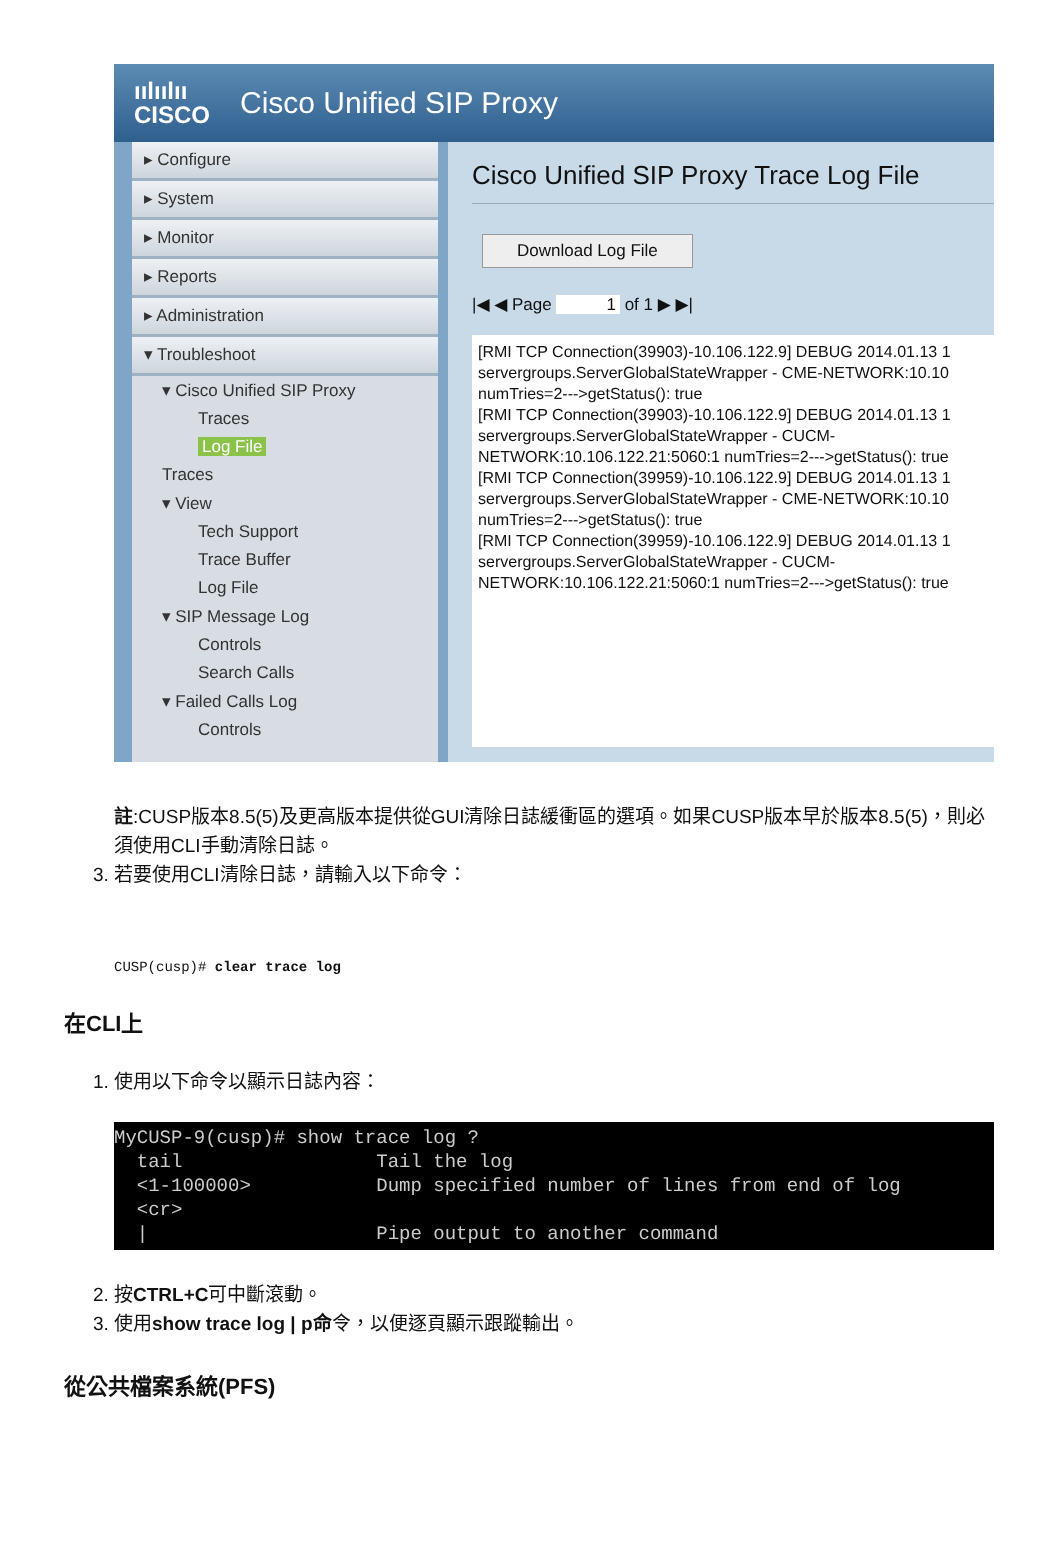ıılıılıı
CISCO
Cisco Unified SIP Proxy
▸ Configure
▸ System
▸ Monitor
▸ Reports
▸ Administration
▾ Troubleshoot
▾ Cisco Unified SIP Proxy
Traces
Log File
Traces
▾ View
Tech Support
Trace Buffer
Log File
▾ SIP Message Log
Controls
Search Calls
▾ Failed Calls Log
Controls
Cisco Unified SIP Proxy Trace Log File
Download Log File
|◀ ◀ Page 1 of 1 ▶ ▶|
[RMI TCP Connection(39903)-10.106.122.9] DEBUG 2014.01.13 1 servergroups.ServerGlobalStateWrapper - CME-NETWORK:10.10 numTries=2--->getStatus(): true [RMI TCP Connection(39903)-10.106.122.9] DEBUG 2014.01.13 1 servergroups.ServerGlobalStateWrapper - CUCM- NETWORK:10.106.122.21:5060:1 numTries=2--->getStatus(): true [RMI TCP Connection(39959)-10.106.122.9] DEBUG 2014.01.13 1 servergroups.ServerGlobalStateWrapper - CME-NETWORK:10.10 numTries=2--->getStatus(): true [RMI TCP Connection(39959)-10.106.122.9] DEBUG 2014.01.13 1 servergroups.ServerGlobalStateWrapper - CUCM- NETWORK:10.106.122.21:5060:1 numTries=2--->getStatus(): true
註:CUSP版本8.5(5)及更高版本提供從GUI清除日誌緩衝區的選項。如果CUSP版本早於版本8.5(5)，則必須使用CLI手動清除日誌。
3. 若要使用CLI清除日誌，請輸入以下命令：
CUSP(cusp)# clear trace log
在CLI上
1. 使用以下命令以顯示日誌內容：
MyCUSP-9(cusp)# show trace log ? tail Tail the log <1-100000> Dump specified number of lines from end of log <cr> | Pipe output to another command
2. 按CTRL+C可中斷滾動。
3. 使用show trace log | p命令，以便逐頁顯示跟蹤輸出。
從公共檔案系統(PFS)